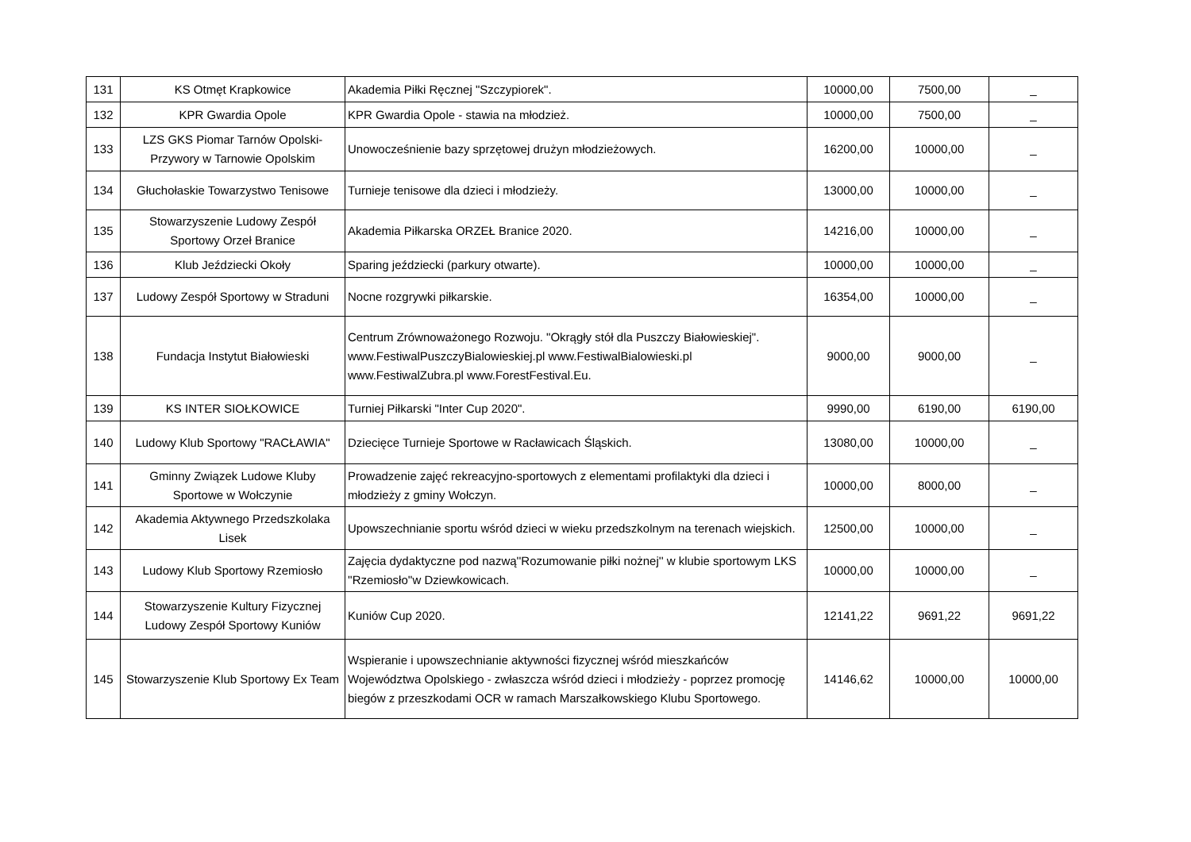| 131 | KS Otmęt Krapkowice | Akademia Piłki Ręcznej "Szczypiorek". | 10000,00 | 7500,00 | _ |
| 132 | KPR Gwardia Opole | KPR Gwardia Opole - stawia na młodzież. | 10000,00 | 7500,00 | _ |
| 133 | LZS GKS Piomar Tarnów Opolski-Przywory w Tarnowie Opolskim | Unowocześnienie bazy sprzętowej drużyn młodzieżowych. | 16200,00 | 10000,00 | _ |
| 134 | Głuchołaskie Towarzystwo Tenisowe | Turnieje tenisowe dla dzieci i młodzieży. | 13000,00 | 10000,00 | _ |
| 135 | Stowarzyszenie Ludowy Zespół Sportowy Orzeł Branice | Akademia Piłkarska ORZEŁ Branice 2020. | 14216,00 | 10000,00 | _ |
| 136 | Klub Jeździecki Okoły | Sparing jeździecki (parkury otwarte). | 10000,00 | 10000,00 | _ |
| 137 | Ludowy Zespół Sportowy w Straduni | Nocne rozgrywki piłkarskie. | 16354,00 | 10000,00 | _ |
| 138 | Fundacja Instytut Białowieski | Centrum Zrównoważonego Rozwoju. "Okrągły stół dla Puszczy Białowieskiej". www.FestiwalPuszczyBialowieskiej.pl www.FestiwalBialowieski.pl www.FestiwalZubra.pl www.ForestFestival.Eu. | 9000,00 | 9000,00 | _ |
| 139 | KS INTER SIOŁKOWICE | Turniej Piłkarski "Inter Cup 2020". | 9990,00 | 6190,00 | 6190,00 |
| 140 | Ludowy Klub Sportowy "RACŁAWIA" | Dziecięce Turnieje Sportowe w Racławicach Śląskich. | 13080,00 | 10000,00 | _ |
| 141 | Gminny Związek Ludowe Kluby Sportowe w Wołczynie | Prowadzenie zajęć rekreacyjno-sportowych z elementami profilaktyki dla dzieci i młodzieży z gminy Wołczyn. | 10000,00 | 8000,00 | _ |
| 142 | Akademia Aktywnego Przedszkolaka Lisek | Upowszechnianie sportu wśród dzieci w wieku przedszkolnym na terenach wiejskich. | 12500,00 | 10000,00 | _ |
| 143 | Ludowy Klub Sportowy Rzemiosło | Zajęcia dydaktyczne pod nazwą''Rozumowanie piłki nożnej'' w klubie sportowym LKS ''Rzemiosło''w Dziewkowicach. | 10000,00 | 10000,00 | _ |
| 144 | Stowarzyszenie Kultury Fizycznej Ludowy Zespół Sportowy Kuniów | Kuniów Cup 2020. | 12141,22 | 9691,22 | 9691,22 |
| 145 | Stowarzyszenie Klub Sportowy Ex Team | Wspieranie i upowszechnianie aktywności fizycznej wśród mieszkańców Województwa Opolskiego - zwłaszcza wśród dzieci i młodzieży - poprzez promocję biegów z przeszkodami OCR w ramach Marszałkowskiego Klubu Sportowego. | 14146,62 | 10000,00 | 10000,00 |